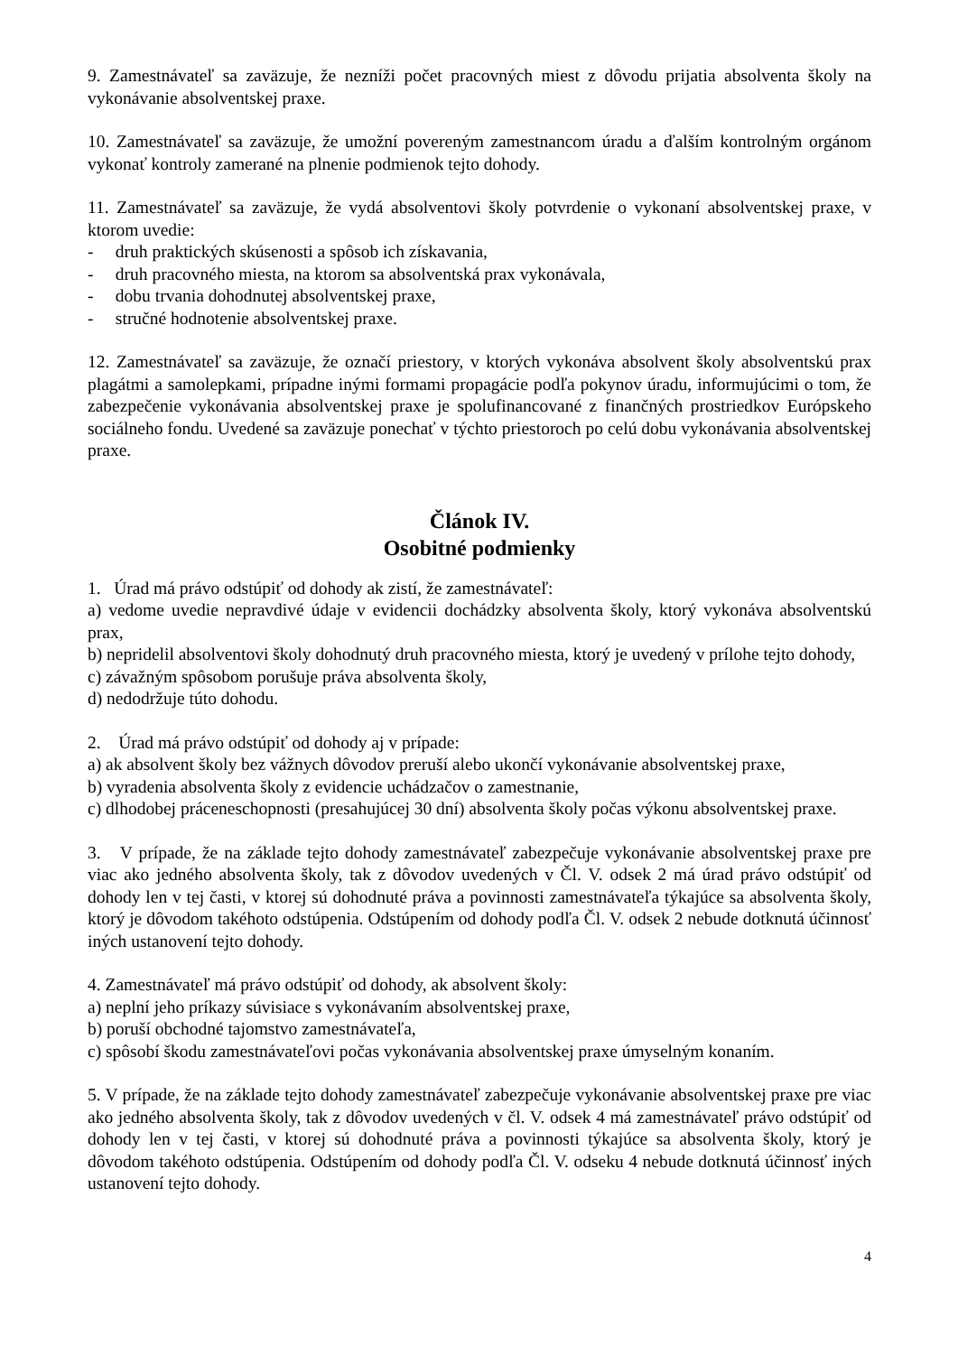9. Zamestnávateľ sa zaväzuje, že nezníži počet pracovných miest z dôvodu prijatia absolventa školy na vykonávanie absolventskej praxe.
10. Zamestnávateľ sa zaväzuje, že umožní povereným zamestnancom úradu a ďalším kontrolným orgánom vykonať kontroly zamerané na plnenie podmienok tejto dohody.
11. Zamestnávateľ sa zaväzuje, že vydá absolventovi školy potvrdenie o vykonaní absolventskej praxe, v ktorom uvedie:
- druh praktických skúsenosti a spôsob ich získavania,
- druh pracovného miesta, na ktorom sa absolventská prax vykonávala,
- dobu trvania dohodnutej absolventskej praxe,
- stručné hodnotenie absolventskej praxe.
12. Zamestnávateľ sa zaväzuje, že označí priestory, v ktorých vykonáva absolvent školy absolventskú prax plagátmi a samolepkami, prípadne inými formami propagácie podľa pokynov úradu, informujúcimi o tom, že zabezpečenie vykonávania absolventskej praxe je spolufinancované z finančných prostriedkov Európskeho sociálneho fondu. Uvedené sa zaväzuje ponechať v týchto priestoroch po celú dobu vykonávania absolventskej praxe.
Článok IV.
Osobitné podmienky
1. Úrad má právo odstúpiť od dohody ak zistí, že zamestnávateľ:
a) vedome uvedie nepravdivé údaje v evidencii dochádzky absolventa školy, ktorý vykonáva absolventskú prax,
b) nepridelil absolventovi školy dohodnutý druh pracovného miesta, ktorý je uvedený v prílohe tejto dohody,
c) závažným spôsobom porušuje práva absolventa školy,
d) nedodržuje túto dohodu.
2. Úrad má právo odstúpiť od dohody aj v prípade:
a) ak absolvent školy bez vážnych dôvodov preruší alebo ukončí vykonávanie absolventskej praxe,
b) vyradenia absolventa školy z evidencie uchádzačov o zamestnanie,
c) dlhodobej práceneschopnosti (presahujúcej 30 dní) absolventa školy počas výkonu absolventskej praxe.
3. V prípade, že na základe tejto dohody zamestnávateľ zabezpečuje vykonávanie absolventskej praxe pre viac ako jedného absolventa školy, tak z dôvodov uvedených v Čl. V. odsek 2 má úrad právo odstúpiť od dohody len v tej časti, v ktorej sú dohodnuté práva a povinnosti zamestnávateľa týkajúce sa absolventa školy, ktorý je dôvodom takéhoto odstúpenia. Odstúpením od dohody podľa Čl. V. odsek 2 nebude dotknutá účinnosť iných ustanovení tejto dohody.
4. Zamestnávateľ má právo odstúpiť od dohody, ak absolvent školy:
a) neplní jeho príkazy súvisiace s vykonávaním absolventskej praxe,
b) poruší obchodné tajomstvo zamestnávateľa,
c) spôsobí škodu zamestnávateľovi počas vykonávania absolventskej praxe úmyselným konaním.
5. V prípade, že na základe tejto dohody zamestnávateľ zabezpečuje vykonávanie absolventskej praxe pre viac ako jedného absolventa školy, tak z dôvodov uvedených v čl. V. odsek 4 má zamestnávateľ právo odstúpiť od dohody len v tej časti, v ktorej sú dohodnuté práva a povinnosti týkajúce sa absolventa školy, ktorý je dôvodom takéhoto odstúpenia. Odstúpením od dohody podľa Čl. V. odseku 4 nebude dotknutá účinnosť iných ustanovení tejto dohody.
4